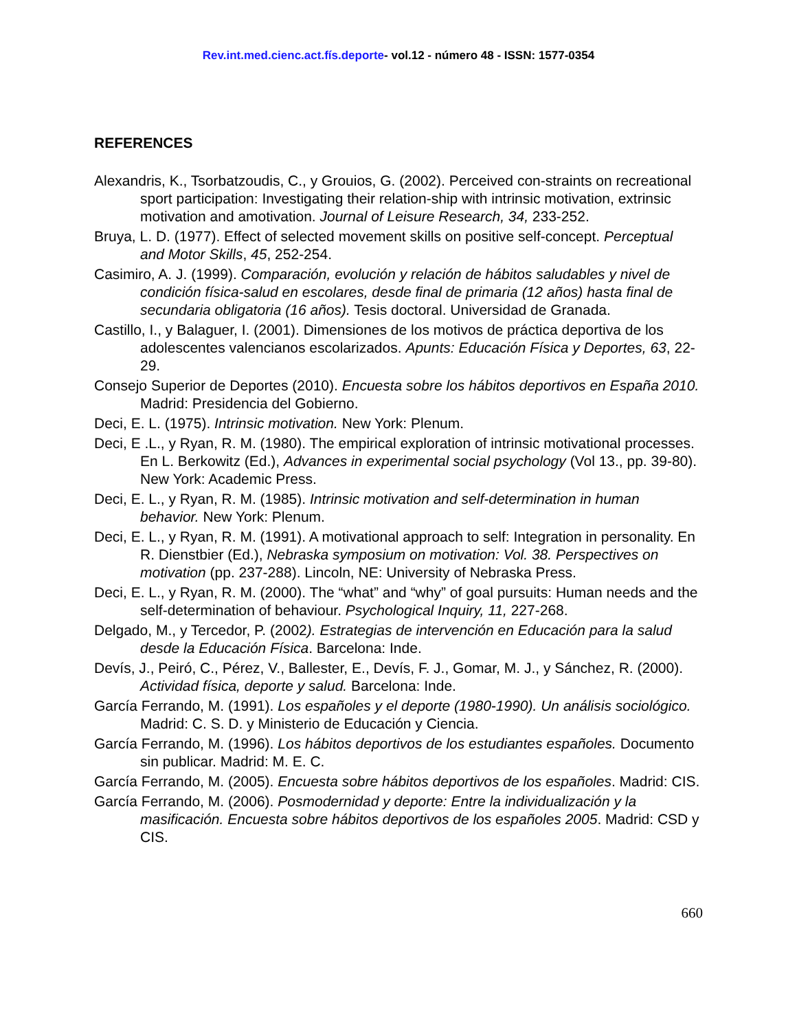Rev.int.med.cienc.act.fís.deporte- vol.12 - número 48 - ISSN: 1577-0354
REFERENCES
Alexandris, K., Tsorbatzoudis, C., y Grouios, G. (2002). Perceived con-straints on recreational sport participation: Investigating their relation-ship with intrinsic motivation, extrinsic motivation and amotivation. Journal of Leisure Research, 34, 233-252.
Bruya, L. D. (1977). Effect of selected movement skills on positive self-concept. Perceptual and Motor Skills, 45, 252-254.
Casimiro, A. J. (1999). Comparación, evolución y relación de hábitos saludables y nivel de condición física-salud en escolares, desde final de primaria (12 años) hasta final de secundaria obligatoria (16 años). Tesis doctoral. Universidad de Granada.
Castillo, I., y Balaguer, I. (2001). Dimensiones de los motivos de práctica deportiva de los adolescentes valencianos escolarizados. Apunts: Educación Física y Deportes, 63, 22-29.
Consejo Superior de Deportes (2010). Encuesta sobre los hábitos deportivos en España 2010. Madrid: Presidencia del Gobierno.
Deci, E. L. (1975). Intrinsic motivation. New York: Plenum.
Deci, E .L., y Ryan, R. M. (1980). The empirical exploration of intrinsic motivational processes. En L. Berkowitz (Ed.), Advances in experimental social psychology (Vol 13., pp. 39-80). New York: Academic Press.
Deci, E. L., y Ryan, R. M. (1985). Intrinsic motivation and self-determination in human behavior. New York: Plenum.
Deci, E. L., y Ryan, R. M. (1991). A motivational approach to self: Integration in personality. En R. Dienstbier (Ed.), Nebraska symposium on motivation: Vol. 38. Perspectives on motivation (pp. 237-288). Lincoln, NE: University of Nebraska Press.
Deci, E. L., y Ryan, R. M. (2000). The “what” and “why” of goal pursuits: Human needs and the self-determination of behaviour. Psychological Inquiry, 11, 227-268.
Delgado, M., y Tercedor, P. (2002). Estrategias de intervención en Educación para la salud desde la Educación Física. Barcelona: Inde.
Devís, J., Peiró, C., Pérez, V., Ballester, E., Devís, F. J., Gomar, M. J., y Sánchez, R. (2000). Actividad física, deporte y salud. Barcelona: Inde.
García Ferrando, M. (1991). Los españoles y el deporte (1980-1990). Un análisis sociológico. Madrid: C. S. D. y Ministerio de Educación y Ciencia.
García Ferrando, M. (1996). Los hábitos deportivos de los estudiantes españoles. Documento sin publicar. Madrid: M. E. C.
García Ferrando, M. (2005). Encuesta sobre hábitos deportivos de los españoles. Madrid: CIS.
García Ferrando, M. (2006). Posmodernidad y deporte: Entre la individualización y la masificación. Encuesta sobre hábitos deportivos de los españoles 2005. Madrid: CSD y CIS.
660